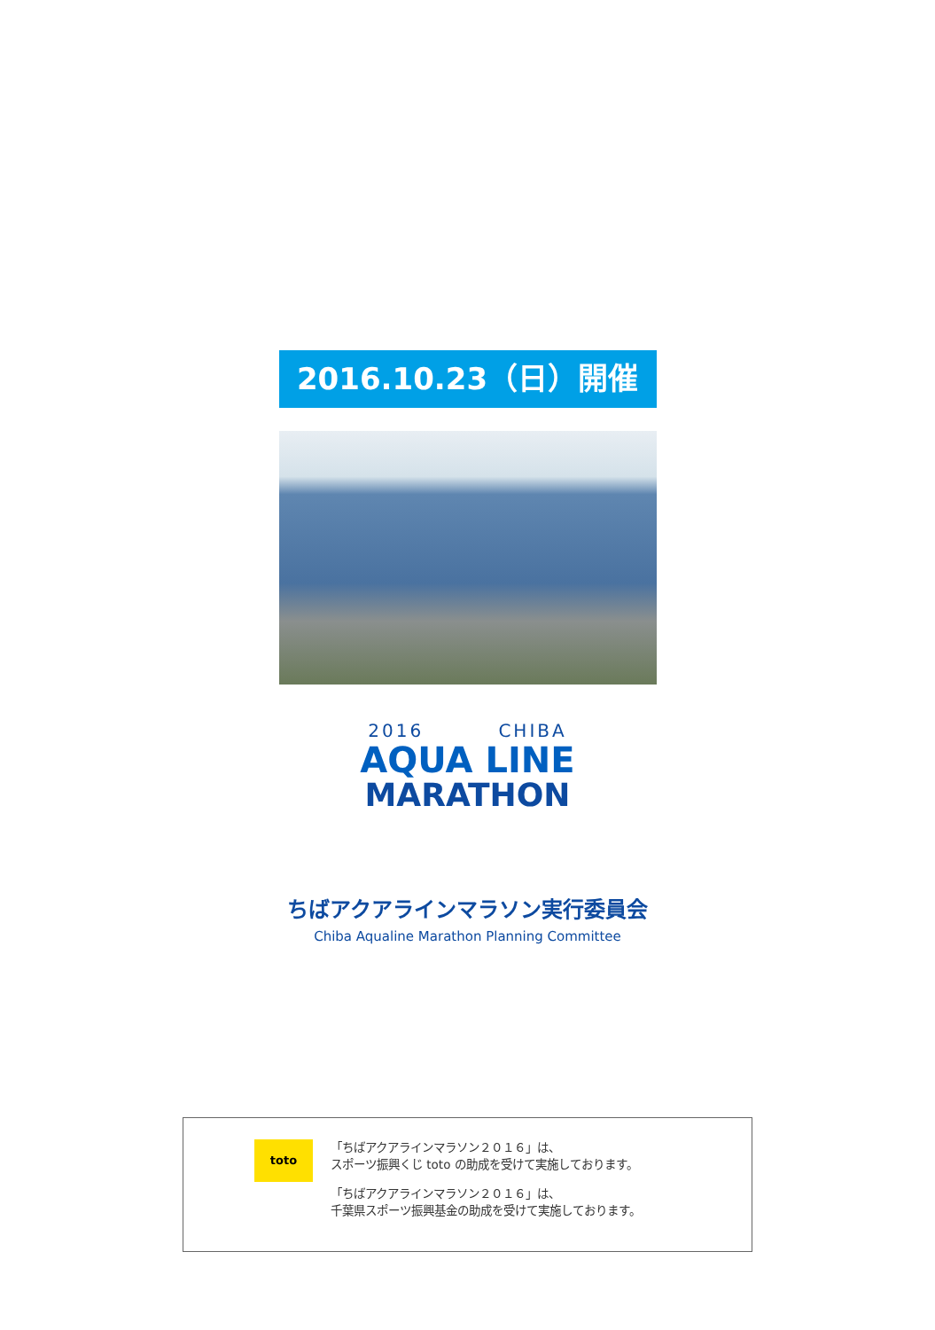2016.10.23（日）開催
2016 CHIBA
AQUA LINE
MARATHON
ちばアクアラインマラソン実行委員会
Chiba Aqualine Marathon Planning Committee
toto
「ちばアクアラインマラソン２０１６」は、
スポーツ振興くじ toto の助成を受けて実施しております。
「ちばアクアラインマラソン２０１６」は、
千葉県スポーツ振興基金の助成を受けて実施しております。